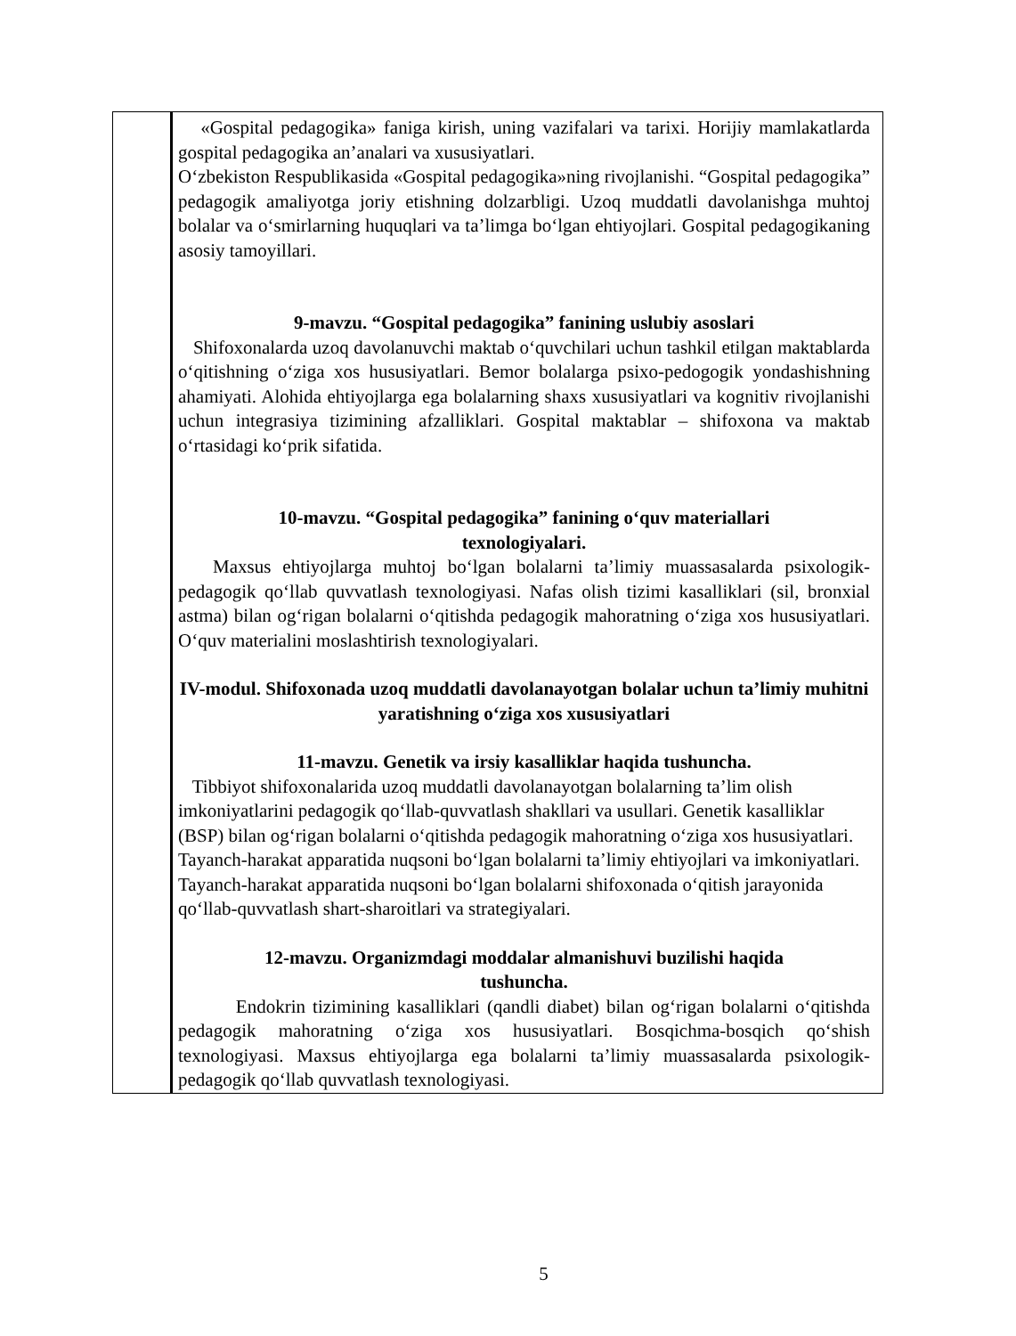| | «Gospital pedagogika» faniga kirish, uning vazifalari va tarixi. Horijiy mamlakatlarda gospital pedagogika an’analari va xususiyatlari. O‘zbekiston Respublikasida «Gospital pedagogika»ning rivojlanishi. “Gospital pedagogika” pedagogik amaliyotga joriy etishning dolzarbligi. Uzoq muddatli davolanishga muhtoj bolalar va o‘smirlarning huquqlari va ta’limga bo‘lgan ehtiyojlari. Gospital pedagogikaning asosiy tamoyillari. 9-mavzu. “Gospital pedagogika” fanining uslubiy asoslari Shifoxonalarda uzoq davolanuvchi maktab o‘quvchilari uchun tashkil etilgan maktablarda o‘qitishning o‘ziga xos hususiyatlari. Bemor bolalarga psixo-pedogogik yondashishning ahamiyati. Alohida ehtiyojlarga ega bolalarning shaxs xususiyatlari va kognitiv rivojlanishi uchun integrasiya tizimining afzalliklari. Gospital maktablar – shifoxona va maktab o‘rtasidagi ko‘prik sifatida. 10-mavzu. “Gospital pedagogika” fanining o‘quv materiallari texnologiyalari. Maxsus ehtiyojlarga muhtoj bo‘lgan bolalarni ta’limiy muassasalarda psixologik-pedagogik qo‘llab quvvatlash texnologiyasi. Nafas olish tizimi kasalliklari (sil, bronxial astma) bilan og‘rigan bolalarni o‘qitishda pedagogik mahoratning o‘ziga xos hususiyatlari. O‘quv materialini moslashtirish texnologiyalari. IV-modul. Shifoxonada uzoq muddatli davolanayotgan bolalar uchun ta’limiy muhitni yaratishning o‘ziga xos xususiyatlari 11-mavzu. Genetik va irsiy kasalliklar haqida tushuncha. Tibbiyot shifoxonalarida uzoq muddatli davolanayotgan bolalarning ta’lim olish imkoniyatlarini pedagogik qo‘llab-quvvatlash shakllari va usullari. Genetik kasalliklar (BSP) bilan og‘rigan bolalarni o‘qitishda pedagogik mahoratning o‘ziga xos hususiyatlari. Tayanch-harakat apparatida nuqsoni bo‘lgan bolalarni ta’limiy ehtiyojlari va imkoniyatlari. Tayanch-harakat apparatida nuqsoni bo‘lgan bolalarni shifoxonada o‘qitish jarayonida qo‘llab-quvvatlash shart-sharoitlari va strategiyalari. 12-mavzu. Organizmdagi moddalar almanishuvi buzilishi haqida tushuncha. Endokrin tizimining kasalliklari (qandli diabet) bilan og‘rigan bolalarni o‘qitishda pedagogik mahoratning o‘ziga xos hususiyatlari. Bosqichma-bosqich qo‘shish texnologiyasi. Maxsus ehtiyojlarga ega bolalarni ta’limiy muassasalarda psixologik-pedagogik qo‘llab quvvatlash texnologiyasi. |
5